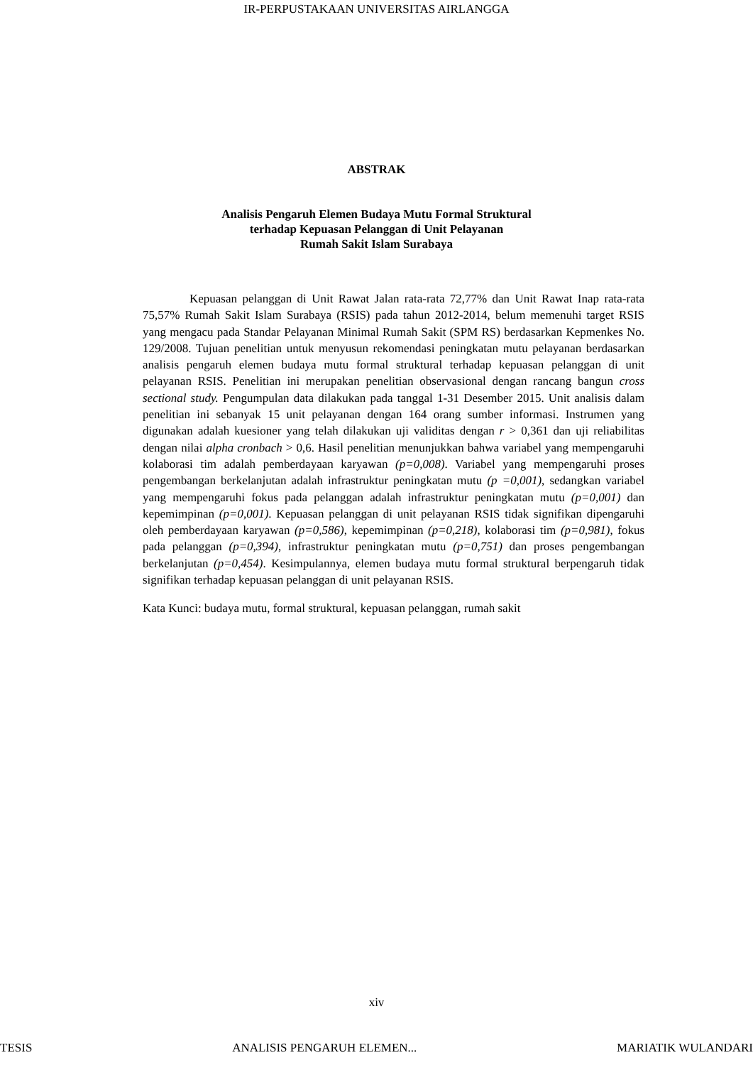IR-PERPUSTAKAAN UNIVERSITAS AIRLANGGA
ABSTRAK
Analisis Pengaruh Elemen Budaya Mutu Formal Struktural
terhadap Kepuasan Pelanggan di Unit Pelayanan
Rumah Sakit Islam Surabaya
Kepuasan pelanggan di Unit Rawat Jalan rata-rata 72,77% dan Unit Rawat Inap rata-rata 75,57% Rumah Sakit Islam Surabaya (RSIS) pada tahun 2012-2014, belum memenuhi target RSIS yang mengacu pada Standar Pelayanan Minimal Rumah Sakit (SPM RS) berdasarkan Kepmenkes No. 129/2008. Tujuan penelitian untuk menyusun rekomendasi peningkatan mutu pelayanan berdasarkan analisis pengaruh elemen budaya mutu formal struktural terhadap kepuasan pelanggan di unit pelayanan RSIS. Penelitian ini merupakan penelitian observasional dengan rancang bangun cross sectional study. Pengumpulan data dilakukan pada tanggal 1-31 Desember 2015. Unit analisis dalam penelitian ini sebanyak 15 unit pelayanan dengan 164 orang sumber informasi. Instrumen yang digunakan adalah kuesioner yang telah dilakukan uji validitas dengan r > 0,361 dan uji reliabilitas dengan nilai alpha cronbach > 0,6. Hasil penelitian menunjukkan bahwa variabel yang mempengaruhi kolaborasi tim adalah pemberdayaan karyawan (p=0,008). Variabel yang mempengaruhi proses pengembangan berkelanjutan adalah infrastruktur peningkatan mutu (p =0,001), sedangkan variabel yang mempengaruhi fokus pada pelanggan adalah infrastruktur peningkatan mutu (p=0,001) dan kepemimpinan (p=0,001). Kepuasan pelanggan di unit pelayanan RSIS tidak signifikan dipengaruhi oleh pemberdayaan karyawan (p=0,586), kepemimpinan (p=0,218), kolaborasi tim (p=0,981), fokus pada pelanggan (p=0,394), infrastruktur peningkatan mutu (p=0,751) dan proses pengembangan berkelanjutan (p=0,454). Kesimpulannya, elemen budaya mutu formal struktural berpengaruh tidak signifikan terhadap kepuasan pelanggan di unit pelayanan RSIS.
Kata Kunci: budaya mutu, formal struktural, kepuasan pelanggan, rumah sakit
xiv
TESIS ANALISIS PENGARUH ELEMEN... MARIATIK WULANDARI